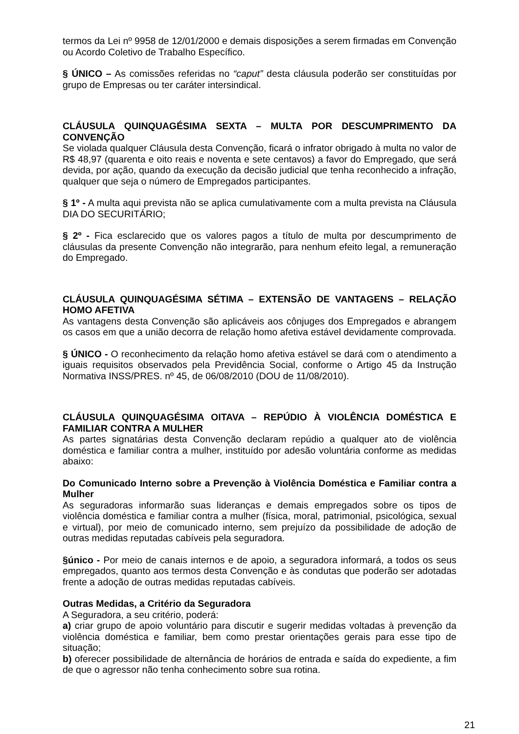termos da Lei nº 9958 de 12/01/2000 e demais disposições a serem firmadas em Convenção ou Acordo Coletivo de Trabalho Específico.
§ ÚNICO – As comissões referidas no “caput” desta cláusula poderão ser constituídas por grupo de Empresas ou ter caráter intersindical.
CLÁUSULA QUINQUAGÉSIMA SEXTA – MULTA POR DESCUMPRIMENTO DA CONVENÇÃO
Se violada qualquer Cláusula desta Convenção, ficará o infrator obrigado à multa no valor de R$ 48,97 (quarenta e oito reais e noventa e sete centavos) a favor do Empregado, que será devida, por ação, quando da execução da decisão judicial que tenha reconhecido a infração, qualquer que seja o número de Empregados participantes.
§ 1º - A multa aqui prevista não se aplica cumulativamente com a multa prevista na Cláusula DIA DO SECURITÁRIO;
§ 2º - Fica esclarecido que os valores pagos a título de multa por descumprimento de cláusulas da presente Convenção não integrarão, para nenhum efeito legal, a remuneração do Empregado.
CLÁUSULA QUINQUAGÉSIMA SÉTIMA – EXTENSÃO DE VANTAGENS – RELAÇÃO HOMO AFETIVA
As vantagens desta Convenção são aplicáveis aos cônjuges dos Empregados e abrangem os casos em que a união decorra de relação homo afetiva estável devidamente comprovada.
§ ÚNICO - O reconhecimento da relação homo afetiva estável se dará com o atendimento a iguais requisitos observados pela Previdência Social, conforme o Artigo 45 da Instrução Normativa INSS/PRES. nº 45, de 06/08/2010 (DOU de 11/08/2010).
CLÁUSULA QUINQUAGÉSIMA OITAVA – REPÚDIO À VIOLÊNCIA DOMÉSTICA E FAMILIAR CONTRA A MULHER
As partes signatárias desta Convenção declaram repúdio a qualquer ato de violência doméstica e familiar contra a mulher, instituído por adesão voluntária conforme as medidas abaixo:
Do Comunicado Interno sobre a Prevenção à Violência Doméstica e Familiar contra a Mulher
As seguradoras informarão suas lideranças e demais empregados sobre os tipos de violência doméstica e familiar contra a mulher (física, moral, patrimonial, psicológica, sexual e virtual), por meio de comunicado interno, sem prejuízo da possibilidade de adoção de outras medidas reputadas cabíveis pela seguradora.
§único - Por meio de canais internos e de apoio, a seguradora informará, a todos os seus empregados, quanto aos termos desta Convenção e às condutas que poderão ser adotadas frente a adoção de outras medidas reputadas cabíveis.
Outras Medidas, a Critério da Seguradora
A Seguradora, a seu critério, poderá:
a) criar grupo de apoio voluntário para discutir e sugerir medidas voltadas à prevenção da violência doméstica e familiar, bem como prestar orientações gerais para esse tipo de situação;
b) oferecer possibilidade de alternância de horários de entrada e saída do expediente, a fim de que o agressor não tenha conhecimento sobre sua rotina.
21